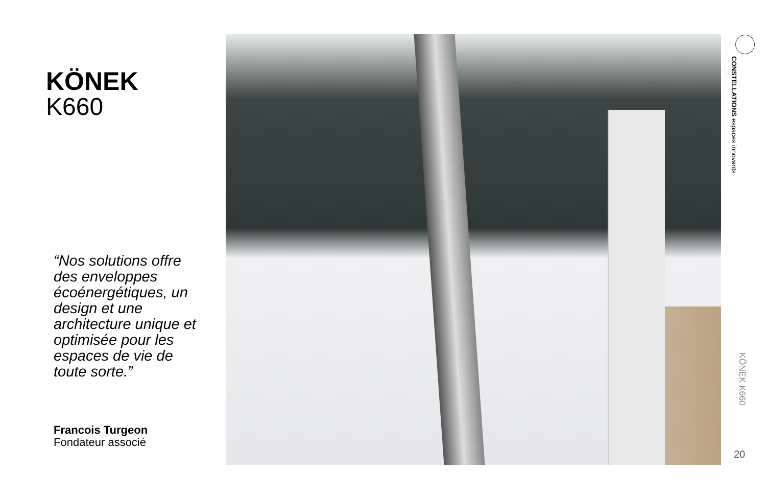KÖNEK
K660
“Nos solutions offre des enveloppes écoénergétiques, un design et une architecture unique et optimisée pour les espaces de vie de toute sorte.”
Francois Turgeon
Fondateur associé
CONSTELLATIONS espaces innovants
KÖNEK K660
20